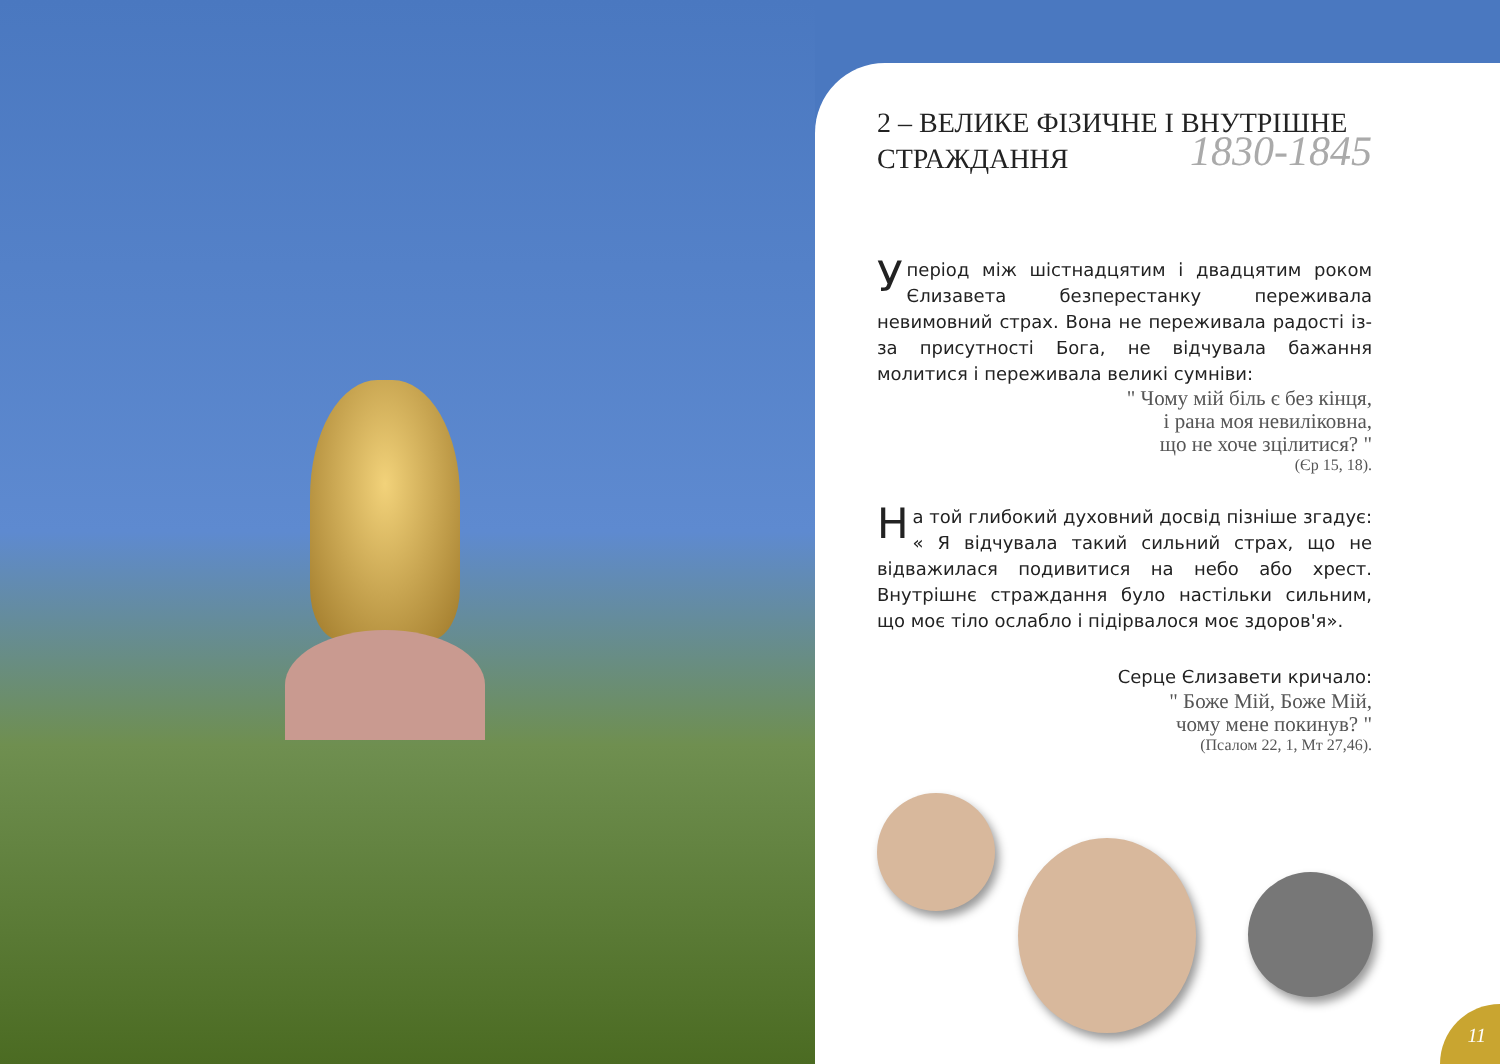2 – ВЕЛИКЕ ФІЗИЧНЕ І ВНУТРІШНЕ
СТРАЖДАННЯ 1830-1845
Уперіод між шістнадцятим і двадцятим роком Єлизавета безперестанку переживала невимовний страх. Вона не переживала радості із-за присутності Бога, не відчувала бажання молитися і переживала великі сумніви:
" Чому мій біль є без кінця,
і рана моя невиліковна,
що не хоче зцілитися? "
(Єр 15, 18).
На той глибокий духовний досвід пізніше згадує: « Я відчувала такий сильний страх, що не відважилася подивитися на небо або хрест. Внутрішнє страждання було настільки сильним, що моє тіло ослабло і підірвалося моє здоров'я».
Серце Єлизавети кричало:
" Боже Мій, Боже Мій,
чому мене покинув? "
(Псалом 22, 1, Мт 27,46).
11